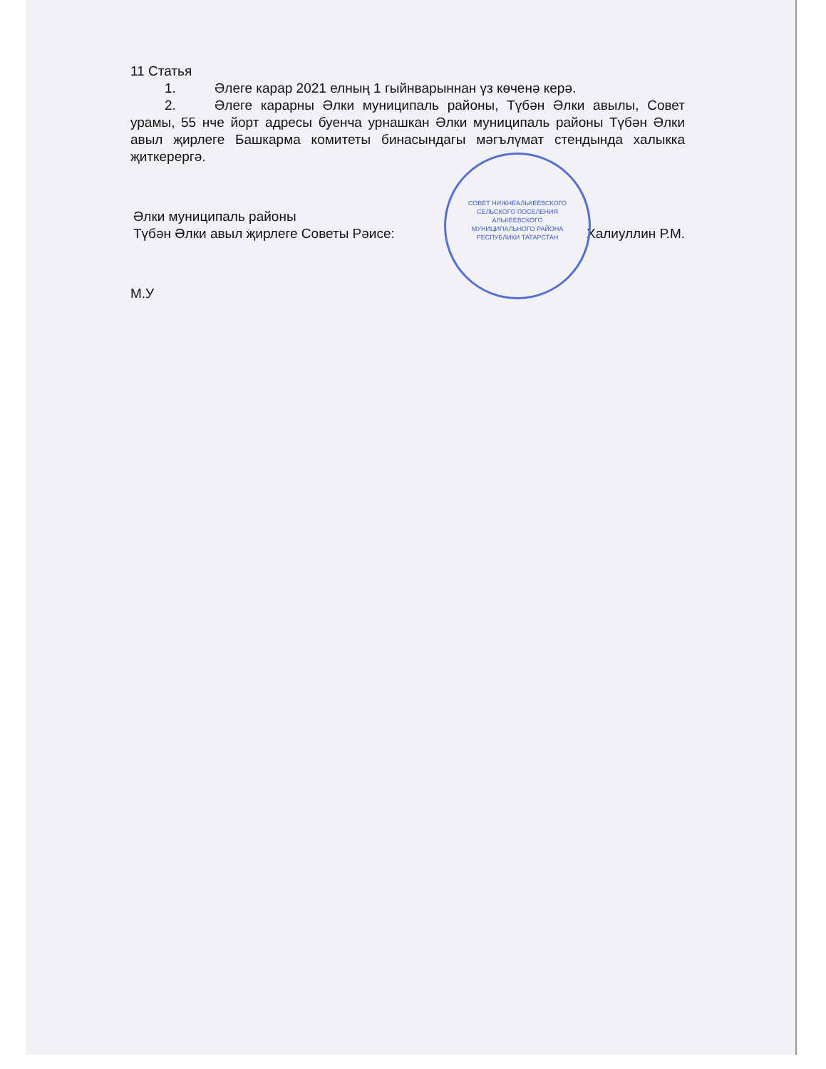11 Статья
1. Әлеге карар 2021 елның 1 гыйнварыннан үз көченә керә.
2. Әлеге карарны Әлки муниципаль районы, Түбән Әлки авылы, Совет урамы, 55 нче йорт адресы буенча урнашкан Әлки муниципаль районы Түбән Әлки авыл җирлеге Башкарма комитеты бинасындагы мәгълүмат стендында халыкка җиткерергә.
Әлки муниципаль районы
Түбән Әлки авыл җирлеге Советы Рәисе:
Халиуллин Р.М.
М.У
СОВЕТ НИЖНЕАЛЬКЕЕВСКОГО
СЕЛЬСКОГО ПОСЕЛЕНИЯ
АЛЬКЕЕВСКОГО
МУНИЦИПАЛЬНОГО РАЙОНА
РЕСПУБЛИКИ ТАТАРСТАН